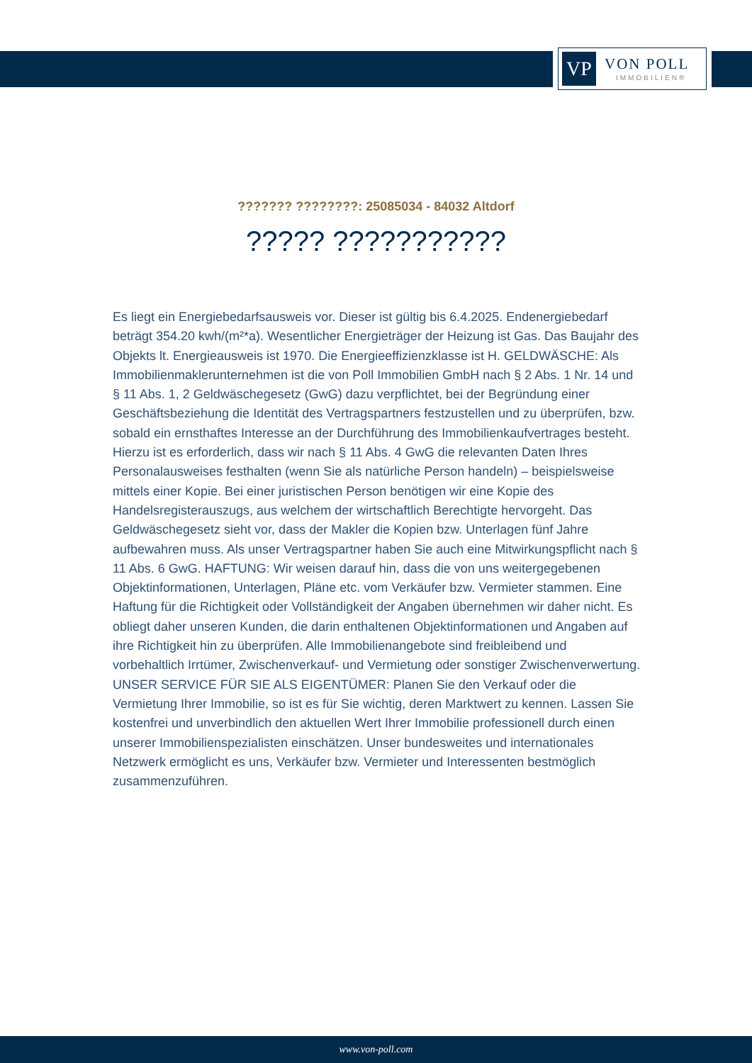VP
VON POLL
IMMOBILIEN®
??????? ????????: 25085034 - 84032 Altdorf
????? ???????????
Es liegt ein Energiebedarfsausweis vor. Dieser ist gültig bis 6.4.2025. Endenergiebedarf beträgt 354.20 kwh/(m²*a). Wesentlicher Energieträger der Heizung ist Gas. Das Baujahr des Objekts lt. Energieausweis ist 1970. Die Energieeffizienzklasse ist H. GELDWÄSCHE: Als Immobilienmaklerunternehmen ist die von Poll Immobilien GmbH nach § 2 Abs. 1 Nr. 14 und § 11 Abs. 1, 2 Geldwäschegesetz (GwG) dazu verpflichtet, bei der Begründung einer Geschäftsbeziehung die Identität des Vertragspartners festzustellen und zu überprüfen, bzw. sobald ein ernsthaftes Interesse an der Durchführung des Immobilienkaufvertrages besteht. Hierzu ist es erforderlich, dass wir nach § 11 Abs. 4 GwG die relevanten Daten Ihres Personalausweises festhalten (wenn Sie als natürliche Person handeln) – beispielsweise mittels einer Kopie. Bei einer juristischen Person benötigen wir eine Kopie des Handelsregisterauszugs, aus welchem der wirtschaftlich Berechtigte hervorgeht. Das Geldwäschegesetz sieht vor, dass der Makler die Kopien bzw. Unterlagen fünf Jahre aufbewahren muss. Als unser Vertragspartner haben Sie auch eine Mitwirkungspflicht nach § 11 Abs. 6 GwG. HAFTUNG: Wir weisen darauf hin, dass die von uns weitergegebenen Objektinformationen, Unterlagen, Pläne etc. vom Verkäufer bzw. Vermieter stammen. Eine Haftung für die Richtigkeit oder Vollständigkeit der Angaben übernehmen wir daher nicht. Es obliegt daher unseren Kunden, die darin enthaltenen Objektinformationen und Angaben auf ihre Richtigkeit hin zu überprüfen. Alle Immobilienangebote sind freibleibend und vorbehaltlich Irrtümer, Zwischenverkauf- und Vermietung oder sonstiger Zwischenverwertung. UNSER SERVICE FÜR SIE ALS EIGENTÜMER: Planen Sie den Verkauf oder die Vermietung Ihrer Immobilie, so ist es für Sie wichtig, deren Marktwert zu kennen. Lassen Sie kostenfrei und unverbindlich den aktuellen Wert Ihrer Immobilie professionell durch einen unserer Immobilienspezialisten einschätzen. Unser bundesweites und internationales Netzwerk ermöglicht es uns, Verkäufer bzw. Vermieter und Interessenten bestmöglich zusammenzuführen.
www.von-poll.com